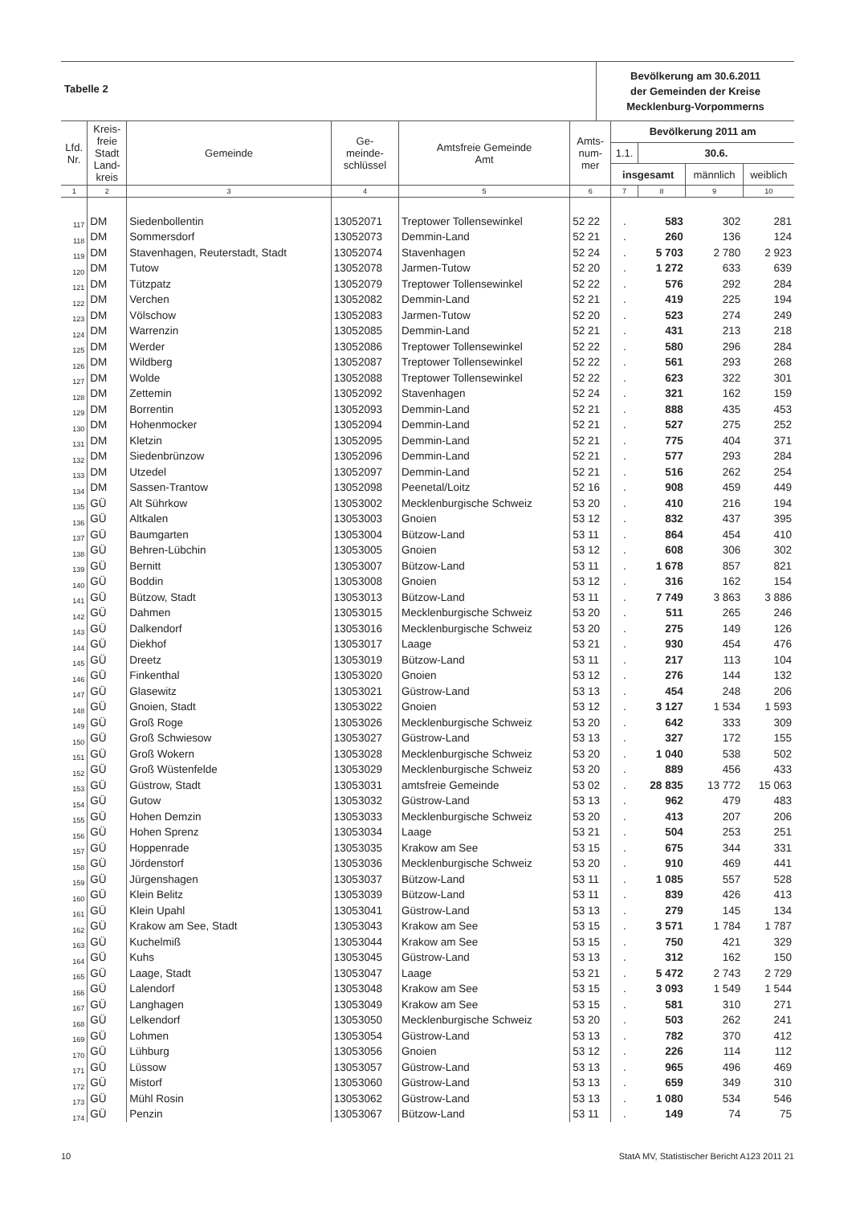Tabelle 2
Bevölkerung am 30.6.2011
der Gemeinden der Kreise
Mecklenburg-Vorpommerns
| Lfd. Nr. | Kreis- freie Stadt Land- kreis | Gemeinde | Ge- meinde- schlüssel | Amtsfreie Gemeinde Amt | Amts- num- mer | Bevölkerung 2011 am | | | |
| --- | --- | --- | --- | --- | --- | --- | --- | --- | --- |
| | | | | | | 1.1. | 30.6. | | |
| | | | | | | insgesamt | | männlich | weiblich |
| 1 | 2 | 3 | 4 | 5 | 6 | 7 | 8 | 9 | 10 |
| 117 | DM | Siedenbollentin | 13052071 | Treptower Tollensewinkel | 52 22 | . | 583 | 302 | 281 |
| 118 | DM | Sommersdorf | 13052073 | Demmin-Land | 52 21 | . | 260 | 136 | 124 |
| 119 | DM | Stavenhagen, Reuterstadt, Stadt | 13052074 | Stavenhagen | 52 24 | . | 5 703 | 2 780 | 2 923 |
| 120 | DM | Tutow | 13052078 | Jarmen-Tutow | 52 20 | . | 1 272 | 633 | 639 |
| 121 | DM | Tützpatz | 13052079 | Treptower Tollensewinkel | 52 22 | . | 576 | 292 | 284 |
| 122 | DM | Verchen | 13052082 | Demmin-Land | 52 21 | . | 419 | 225 | 194 |
| 123 | DM | Völschow | 13052083 | Jarmen-Tutow | 52 20 | . | 523 | 274 | 249 |
| 124 | DM | Warrenzin | 13052085 | Demmin-Land | 52 21 | . | 431 | 213 | 218 |
| 125 | DM | Werder | 13052086 | Treptower Tollensewinkel | 52 22 | . | 580 | 296 | 284 |
| 126 | DM | Wildberg | 13052087 | Treptower Tollensewinkel | 52 22 | . | 561 | 293 | 268 |
| 127 | DM | Wolde | 13052088 | Treptower Tollensewinkel | 52 22 | . | 623 | 322 | 301 |
| 128 | DM | Zettemin | 13052092 | Stavenhagen | 52 24 | . | 321 | 162 | 159 |
| 129 | DM | Borrentin | 13052093 | Demmin-Land | 52 21 | . | 888 | 435 | 453 |
| 130 | DM | Hohenmocker | 13052094 | Demmin-Land | 52 21 | . | 527 | 275 | 252 |
| 131 | DM | Kletzin | 13052095 | Demmin-Land | 52 21 | . | 775 | 404 | 371 |
| 132 | DM | Siedenbrünzow | 13052096 | Demmin-Land | 52 21 | . | 577 | 293 | 284 |
| 133 | DM | Utzedel | 13052097 | Demmin-Land | 52 21 | . | 516 | 262 | 254 |
| 134 | DM | Sassen-Trantow | 13052098 | Peenetal/Loitz | 52 16 | . | 908 | 459 | 449 |
| 135 | GÜ | Alt Sührkow | 13053002 | Mecklenburgische Schweiz | 53 20 | . | 410 | 216 | 194 |
| 136 | GÜ | Altkalen | 13053003 | Gnoien | 53 12 | . | 832 | 437 | 395 |
| 137 | GÜ | Baumgarten | 13053004 | Bützow-Land | 53 11 | . | 864 | 454 | 410 |
| 138 | GÜ | Behren-Lübchin | 13053005 | Gnoien | 53 12 | . | 608 | 306 | 302 |
| 139 | GÜ | Bernitt | 13053007 | Bützow-Land | 53 11 | . | 1 678 | 857 | 821 |
| 140 | GÜ | Boddin | 13053008 | Gnoien | 53 12 | . | 316 | 162 | 154 |
| 141 | GÜ | Bützow, Stadt | 13053013 | Bützow-Land | 53 11 | . | 7 749 | 3 863 | 3 886 |
| 142 | GÜ | Dahmen | 13053015 | Mecklenburgische Schweiz | 53 20 | . | 511 | 265 | 246 |
| 143 | GÜ | Dalkendorf | 13053016 | Mecklenburgische Schweiz | 53 20 | . | 275 | 149 | 126 |
| 144 | GÜ | Diekhof | 13053017 | Laage | 53 21 | . | 930 | 454 | 476 |
| 145 | GÜ | Dreetz | 13053019 | Bützow-Land | 53 11 | . | 217 | 113 | 104 |
| 146 | GÜ | Finkenthal | 13053020 | Gnoien | 53 12 | . | 276 | 144 | 132 |
| 147 | GÜ | Glasewitz | 13053021 | Güstrow-Land | 53 13 | . | 454 | 248 | 206 |
| 148 | GÜ | Gnoien, Stadt | 13053022 | Gnoien | 53 12 | . | 3 127 | 1 534 | 1 593 |
| 149 | GÜ | Groß Roge | 13053026 | Mecklenburgische Schweiz | 53 20 | . | 642 | 333 | 309 |
| 150 | GÜ | Groß Schwiesow | 13053027 | Güstrow-Land | 53 13 | . | 327 | 172 | 155 |
| 151 | GÜ | Groß Wokern | 13053028 | Mecklenburgische Schweiz | 53 20 | . | 1 040 | 538 | 502 |
| 152 | GÜ | Groß Wüstenfelde | 13053029 | Mecklenburgische Schweiz | 53 20 | . | 889 | 456 | 433 |
| 153 | GÜ | Güstrow, Stadt | 13053031 | amtsfreie Gemeinde | 53 02 | . | 28 835 | 13 772 | 15 063 |
| 154 | GÜ | Gutow | 13053032 | Güstrow-Land | 53 13 | . | 962 | 479 | 483 |
| 155 | GÜ | Hohen Demzin | 13053033 | Mecklenburgische Schweiz | 53 20 | . | 413 | 207 | 206 |
| 156 | GÜ | Hohen Sprenz | 13053034 | Laage | 53 21 | . | 504 | 253 | 251 |
| 157 | GÜ | Hoppenrade | 13053035 | Krakow am See | 53 15 | . | 675 | 344 | 331 |
| 158 | GÜ | Jördenstorf | 13053036 | Mecklenburgische Schweiz | 53 20 | . | 910 | 469 | 441 |
| 159 | GÜ | Jürgenshagen | 13053037 | Bützow-Land | 53 11 | . | 1 085 | 557 | 528 |
| 160 | GÜ | Klein Belitz | 13053039 | Bützow-Land | 53 11 | . | 839 | 426 | 413 |
| 161 | GÜ | Klein Upahl | 13053041 | Güstrow-Land | 53 13 | . | 279 | 145 | 134 |
| 162 | GÜ | Krakow am See, Stadt | 13053043 | Krakow am See | 53 15 | . | 3 571 | 1 784 | 1 787 |
| 163 | GÜ | Kuchelmiß | 13053044 | Krakow am See | 53 15 | . | 750 | 421 | 329 |
| 164 | GÜ | Kuhs | 13053045 | Güstrow-Land | 53 13 | . | 312 | 162 | 150 |
| 165 | GÜ | Laage, Stadt | 13053047 | Laage | 53 21 | . | 5 472 | 2 743 | 2 729 |
| 166 | GÜ | Lalendorf | 13053048 | Krakow am See | 53 15 | . | 3 093 | 1 549 | 1 544 |
| 167 | GÜ | Langhagen | 13053049 | Krakow am See | 53 15 | . | 581 | 310 | 271 |
| 168 | GÜ | Lelkendorf | 13053050 | Mecklenburgische Schweiz | 53 20 | . | 503 | 262 | 241 |
| 169 | GÜ | Lohmen | 13053054 | Güstrow-Land | 53 13 | . | 782 | 370 | 412 |
| 170 | GÜ | Lühburg | 13053056 | Gnoien | 53 12 | . | 226 | 114 | 112 |
| 171 | GÜ | Lüssow | 13053057 | Güstrow-Land | 53 13 | . | 965 | 496 | 469 |
| 172 | GÜ | Mistorf | 13053060 | Güstrow-Land | 53 13 | . | 659 | 349 | 310 |
| 173 | GÜ | Mühl Rosin | 13053062 | Güstrow-Land | 53 13 | . | 1 080 | 534 | 546 |
| 174 | GÜ | Penzin | 13053067 | Bützow-Land | 53 11 | . | 149 | 74 | 75 |
10 StatA MV, Statistischer Bericht A123 2011 21